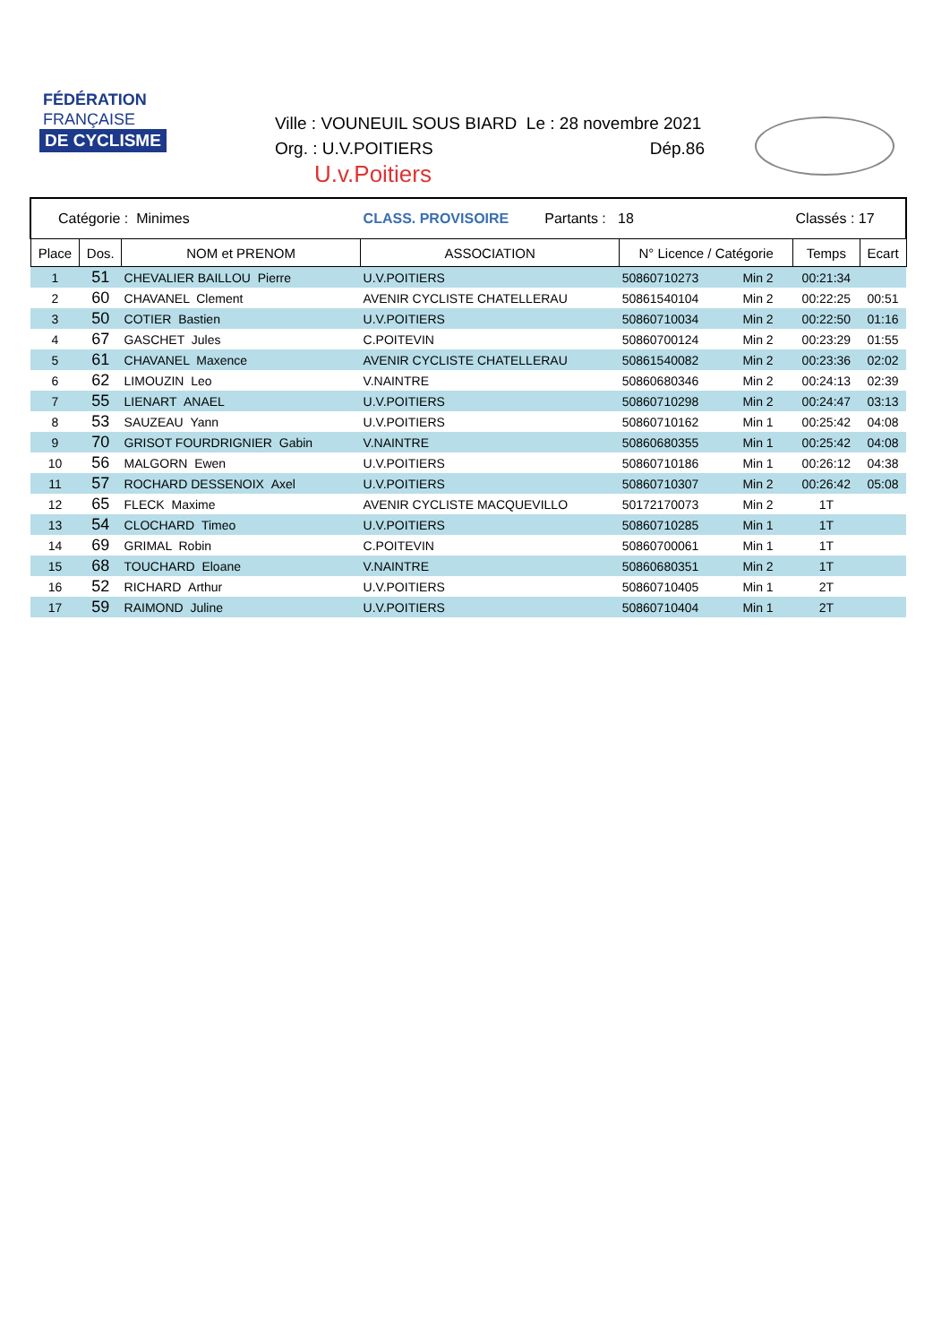FÉDÉRATION
FRANÇAISE
DE CYCLISME
Ville : VOUNEUIL SOUS BIARD Le : 28 novembre 2021
Org. : U.V.POITIERS Dép.86
U.v.Poitiers
| Catégorie : Minimes | | | CLASS. PROVISOIRE Partants : 18 | | | Classés : 17 | |
| Place | Dos. | NOM et PRENOM | ASSOCIATION | N° Licence / Catégorie | | Temps | Ecart |
| 1 | 51 | CHEVALIER BAILLOU Pierre | U.V.POITIERS | 50860710273 | Min 2 | 00:21:34 | |
| 2 | 60 | CHAVANEL Clement | AVENIR CYCLISTE CHATELLERAU | 50861540104 | Min 2 | 00:22:25 | 00:51 |
| 3 | 50 | COTIER Bastien | U.V.POITIERS | 50860710034 | Min 2 | 00:22:50 | 01:16 |
| 4 | 67 | GASCHET Jules | C.POITEVIN | 50860700124 | Min 2 | 00:23:29 | 01:55 |
| 5 | 61 | CHAVANEL Maxence | AVENIR CYCLISTE CHATELLERAU | 50861540082 | Min 2 | 00:23:36 | 02:02 |
| 6 | 62 | LIMOUZIN Leo | V.NAINTRE | 50860680346 | Min 2 | 00:24:13 | 02:39 |
| 7 | 55 | LIENART ANAEL | U.V.POITIERS | 50860710298 | Min 2 | 00:24:47 | 03:13 |
| 8 | 53 | SAUZEAU Yann | U.V.POITIERS | 50860710162 | Min 1 | 00:25:42 | 04:08 |
| 9 | 70 | GRISOT FOURDRIGNIER Gabin | V.NAINTRE | 50860680355 | Min 1 | 00:25:42 | 04:08 |
| 10 | 56 | MALGORN Ewen | U.V.POITIERS | 50860710186 | Min 1 | 00:26:12 | 04:38 |
| 11 | 57 | ROCHARD DESSENOIX Axel | U.V.POITIERS | 50860710307 | Min 2 | 00:26:42 | 05:08 |
| 12 | 65 | FLECK Maxime | AVENIR CYCLISTE MACQUEVILLO | 50172170073 | Min 2 | 1T | |
| 13 | 54 | CLOCHARD Timeo | U.V.POITIERS | 50860710285 | Min 1 | 1T | |
| 14 | 69 | GRIMAL Robin | C.POITEVIN | 50860700061 | Min 1 | 1T | |
| 15 | 68 | TOUCHARD Eloane | V.NAINTRE | 50860680351 | Min 2 | 1T | |
| 16 | 52 | RICHARD Arthur | U.V.POITIERS | 50860710405 | Min 1 | 2T | |
| 17 | 59 | RAIMOND Juline | U.V.POITIERS | 50860710404 | Min 1 | 2T | |